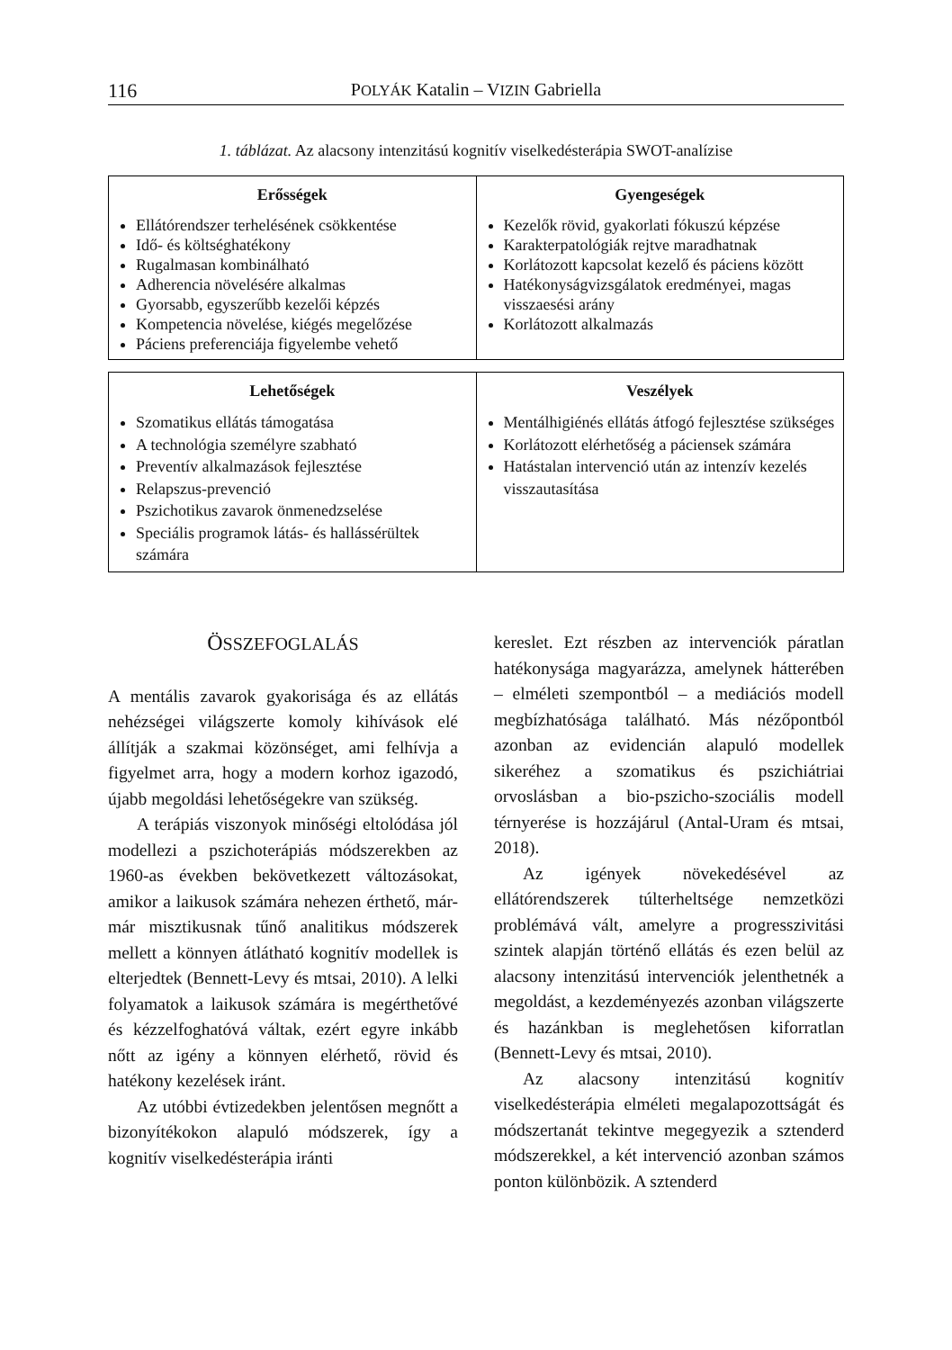116 POLYÁK Katalin – VIZIN Gabriella
1. táblázat. Az alacsony intenzitású kognitív viselkedésterápia SWOT-analízise
| Erősségek | Gyengeségek |
| --- | --- |
| Ellátórendszer terhelésének csökkentése Idő- és költséghatékony Rugalmasan kombinálható Adherencia növelésére alkalmas Gyorsabb, egyszerűbb kezelői képzés Kompetencia növelése, kiégés megelőzése Páciens preferenciája figyelembe vehető | Kezelők rövid, gyakorlati fókuszú képzése Karakterpatológiák rejtve maradhatnak Korlátozott kapcsolat kezelő és páciens között Hatékonyságvizsgálatok eredményei, magas visszaesési arány Korlátozott alkalmazás |
| Lehetőségek | Veszélyek |
| --- | --- |
| Szomatikus ellátás támogatása A technológia személyre szabható Preventív alkalmazások fejlesztése Relapszus-prevenció Pszichotikus zavarok önmenedzselése Speciális programok látás- és hallássérültek számára | Mentálhigiénés ellátás átfogó fejlesztése szükséges Korlátozott elérhetőség a páciensek számára Hatástalan intervenció után az intenzív kezelés visszautasítása |
ÖSSZEFOGLALÁS
A mentális zavarok gyakorisága és az ellátás nehézségei világszerte komoly kihívások elé állítják a szakmai közönséget, ami felhívja a figyelmet arra, hogy a modern korhoz igazodó, újabb megoldási lehetőségekre van szükség.
A terápiás viszonyok minőségi eltolódása jól modellezi a pszichoterápiás módszerekben az 1960-as években bekövetkezett változásokat, amikor a laikusok számára nehezen érthető, már-már misztikusnak tűnő analitikus módszerek mellett a könnyen átlátható kognitív modellek is elterjedtek (Bennett-Levy és mtsai, 2010). A lelki folyamatok a laikusok számára is megérthetővé és kézzelfoghatóvá váltak, ezért egyre inkább nőtt az igény a könnyen elérhető, rövid és hatékony kezelések iránt.
Az utóbbi évtizedekben jelentősen megnőtt a bizonyítékokon alapuló módszerek, így a kognitív viselkedésterápia iránti
kereslet. Ezt részben az intervenciók páratlan hatékonysága magyarázza, amelynek hátterében – elméleti szempontból – a mediációs modell megbízhatósága található. Más nézőpontból azonban az evidencián alapuló modellek sikeréhez a szomatikus és pszichiátriai orvoslásban a bio-pszicho-szociális modell térnyerése is hozzájárul (Antal-Uram és mtsai, 2018).
Az igények növekedésével az ellátórendszerek túlterheltsége nemzetközi problémává vált, amelyre a progresszivitási szintek alapján történő ellátás és ezen belül az alacsony intenzitású intervenciók jelenthetnék a megoldást, a kezdeményezés azonban világszerte és hazánkban is meglehetősen kiforratlan (Bennett-Levy és mtsai, 2010).
Az alacsony intenzitású kognitív viselkedésterápia elméleti megalapozottságát és módszertanát tekintve megegyezik a sztenderd módszerekkel, a két intervenció azonban számos ponton különbözik. A sztenderd